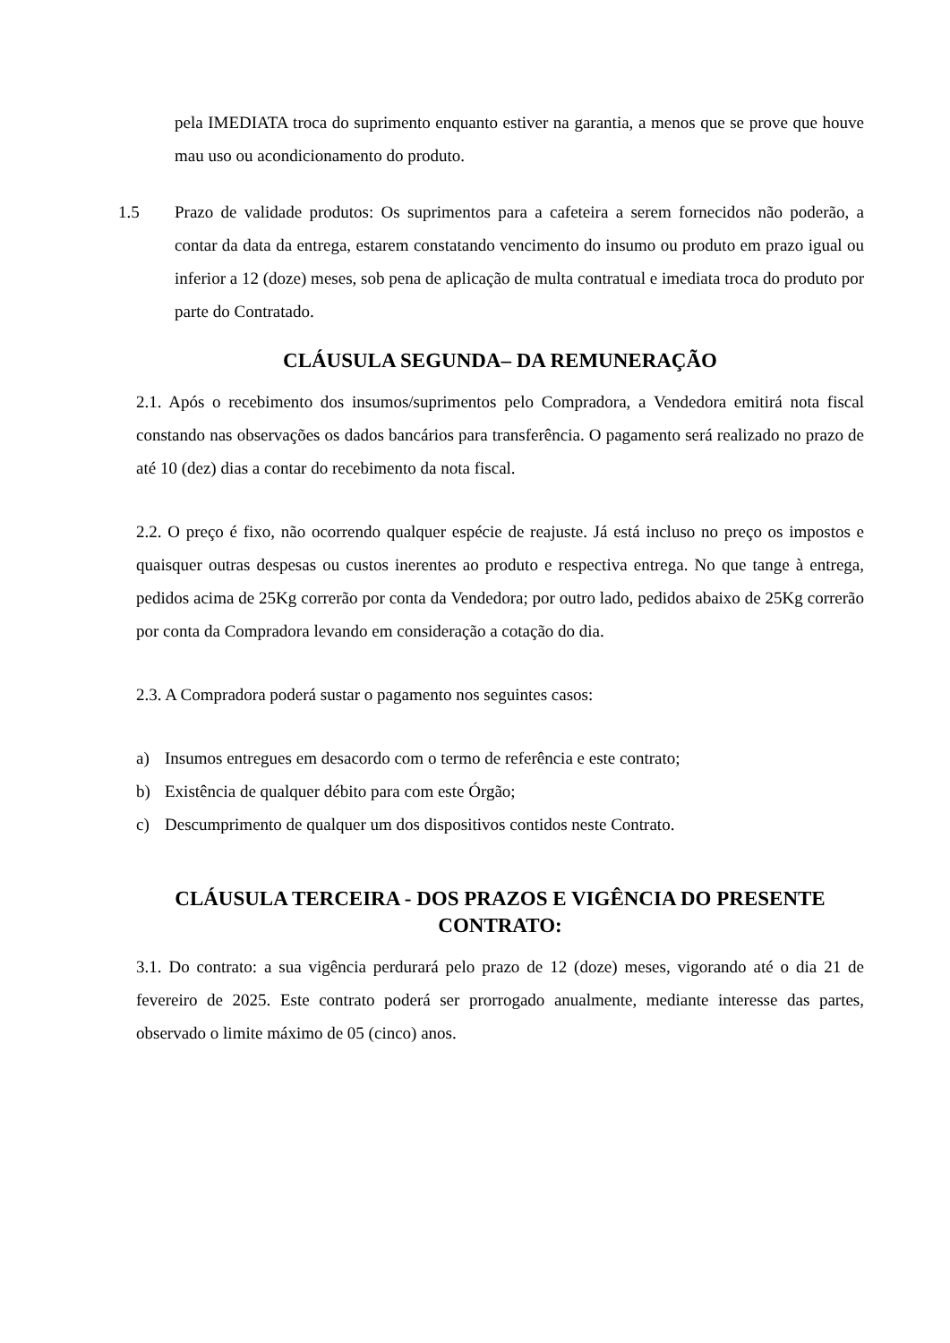pela IMEDIATA troca do suprimento enquanto estiver na garantia, a menos que se prove que houve mau uso ou acondicionamento do produto.
1.5 Prazo de validade produtos: Os suprimentos para a cafeteira a serem fornecidos não poderão, a contar da data da entrega, estarem constatando vencimento do insumo ou produto em prazo igual ou inferior a 12 (doze) meses, sob pena de aplicação de multa contratual e imediata troca do produto por parte do Contratado.
CLÁUSULA SEGUNDA– DA REMUNERAÇÃO
2.1. Após o recebimento dos insumos/suprimentos pelo Compradora, a Vendedora emitirá nota fiscal constando nas observações os dados bancários para transferência. O pagamento será realizado no prazo de até 10 (dez) dias a contar do recebimento da nota fiscal.
2.2. O preço é fixo, não ocorrendo qualquer espécie de reajuste. Já está incluso no preço os impostos e quaisquer outras despesas ou custos inerentes ao produto e respectiva entrega. No que tange à entrega, pedidos acima de 25Kg correrão por conta da Vendedora; por outro lado, pedidos abaixo de 25Kg correrão por conta da Compradora levando em consideração a cotação do dia.
2.3. A Compradora poderá sustar o pagamento nos seguintes casos:
a) Insumos entregues em desacordo com o termo de referência e este contrato;
b) Existência de qualquer débito para com este Órgão;
c) Descumprimento de qualquer um dos dispositivos contidos neste Contrato.
CLÁUSULA TERCEIRA - DOS PRAZOS E VIGÊNCIA DO PRESENTE CONTRATO:
3.1. Do contrato: a sua vigência perdurará pelo prazo de 12 (doze) meses, vigorando até o dia 21 de fevereiro de 2025. Este contrato poderá ser prorrogado anualmente, mediante interesse das partes, observado o limite máximo de 05 (cinco) anos.